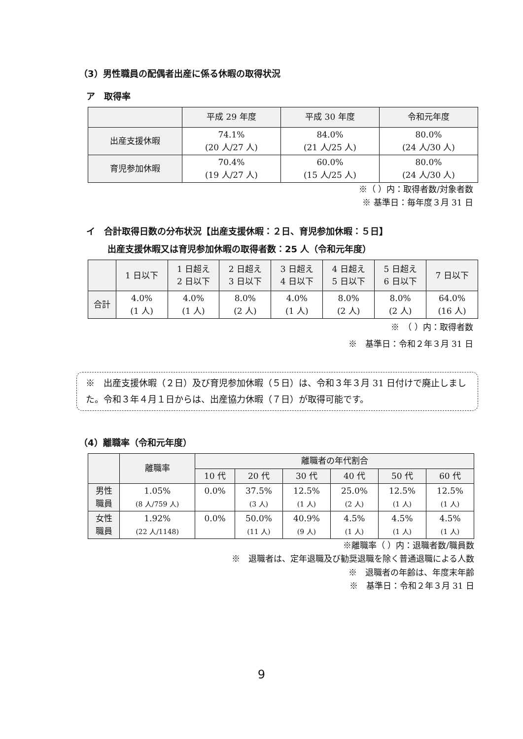（3）男性職員の配偶者出産に係る休暇の取得状況
ア　取得率
| | 平成 29 年度 | 平成 30 年度 | 令和元年度 |
| --- | --- | --- | --- |
| 出産支援休暇 | 74.1% (20 人/27 人) | 84.0% (21 人/25 人) | 80.0% (24 人/30 人) |
| 育児参加休暇 | 70.4% (19 人/27 人) | 60.0% (15 人/25 人) | 80.0% (24 人/30 人) |
※（ ）内：取得者数/対象者数
※ 基準日：毎年度３月 31 日
イ　合計取得日数の分布状況【出産支援休暇：２日、育児参加休暇：５日】
出産支援休暇又は育児参加休暇の取得者数：25 人（令和元年度）
| | 1 日以下 | 1 日超え 2 日以下 | 2 日超え 3 日以下 | 3 日超え 4 日以下 | 4 日超え 5 日以下 | 5 日超え 6 日以下 | 7 日以下 |
| --- | --- | --- | --- | --- | --- | --- | --- |
| 合計 | 4.0% (1 人) | 4.0% (1 人) | 8.0% (2 人) | 4.0% (1 人) | 8.0% (2 人) | 8.0% (2 人) | 64.0% (16 人) |
※　（ ）内：取得者数
※　基準日：令和２年３月 31 日
※　出産支援休暇（２日）及び育児参加休暇（５日）は、令和３年３月 31 日付けで廃止しました。令和３年４月１日からは、出産協力休暇（７日）が取得可能です。
（4）離職率（令和元年度）
| | 離職率 | 離職者の年代割合 | | | | | |
| --- | --- | --- | --- | --- | --- | --- | --- |
| | | 10 代 | 20 代 | 30 代 | 40 代 | 50 代 | 60 代 |
| 男性 職員 | 1.05% (8 人/759 人) | 0.0% | 37.5% (3 人) | 12.5% (1 人) | 25.0% (2 人) | 12.5% (1 人) | 12.5% (1 人) |
| 女性 職員 | 1.92% (22 人/1148) | 0.0% | 50.0% (11 人) | 40.9% (9 人) | 4.5% (1 人) | 4.5% (1 人) | 4.5% (1 人) |
※離職率（ ）内：退職者数/職員数
※　退職者は、定年退職及び勧奨退職を除く普通退職による人数
※　退職者の年齢は、年度末年齢
※　基準日：令和２年３月 31 日
9